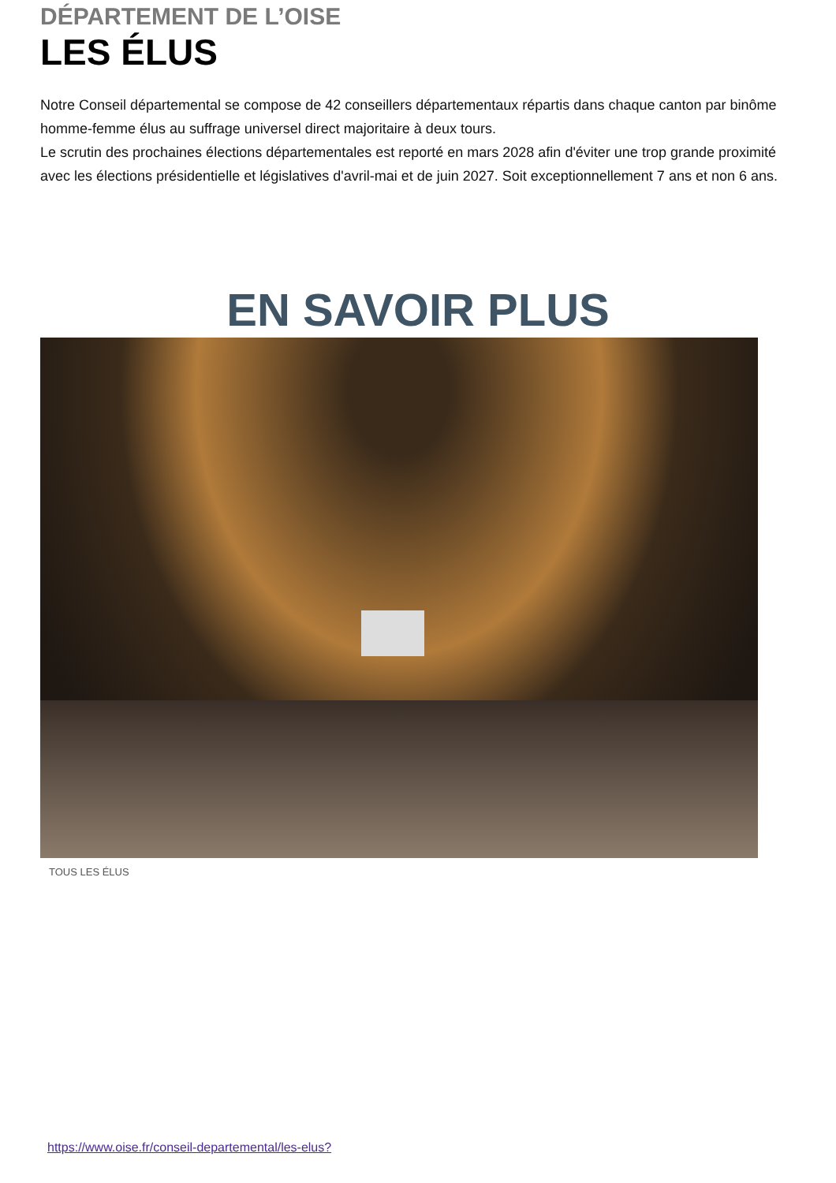DÉPARTEMENT DE L’OISE
LES ÉLUS
Notre Conseil départemental se compose de 42 conseillers départementaux répartis dans chaque canton par binôme homme-femme élus au suffrage universel direct majoritaire à deux tours.
Le scrutin des prochaines élections départementales est reporté en mars 2028 afin d'éviter une trop grande proximité avec les élections présidentielle et législatives d'avril-mai et de juin 2027. Soit exceptionnellement 7 ans et non 6 ans.
EN SAVOIR PLUS
TOUS LES ÉLUS
https://www.oise.fr/conseil-departemental/les-elus?